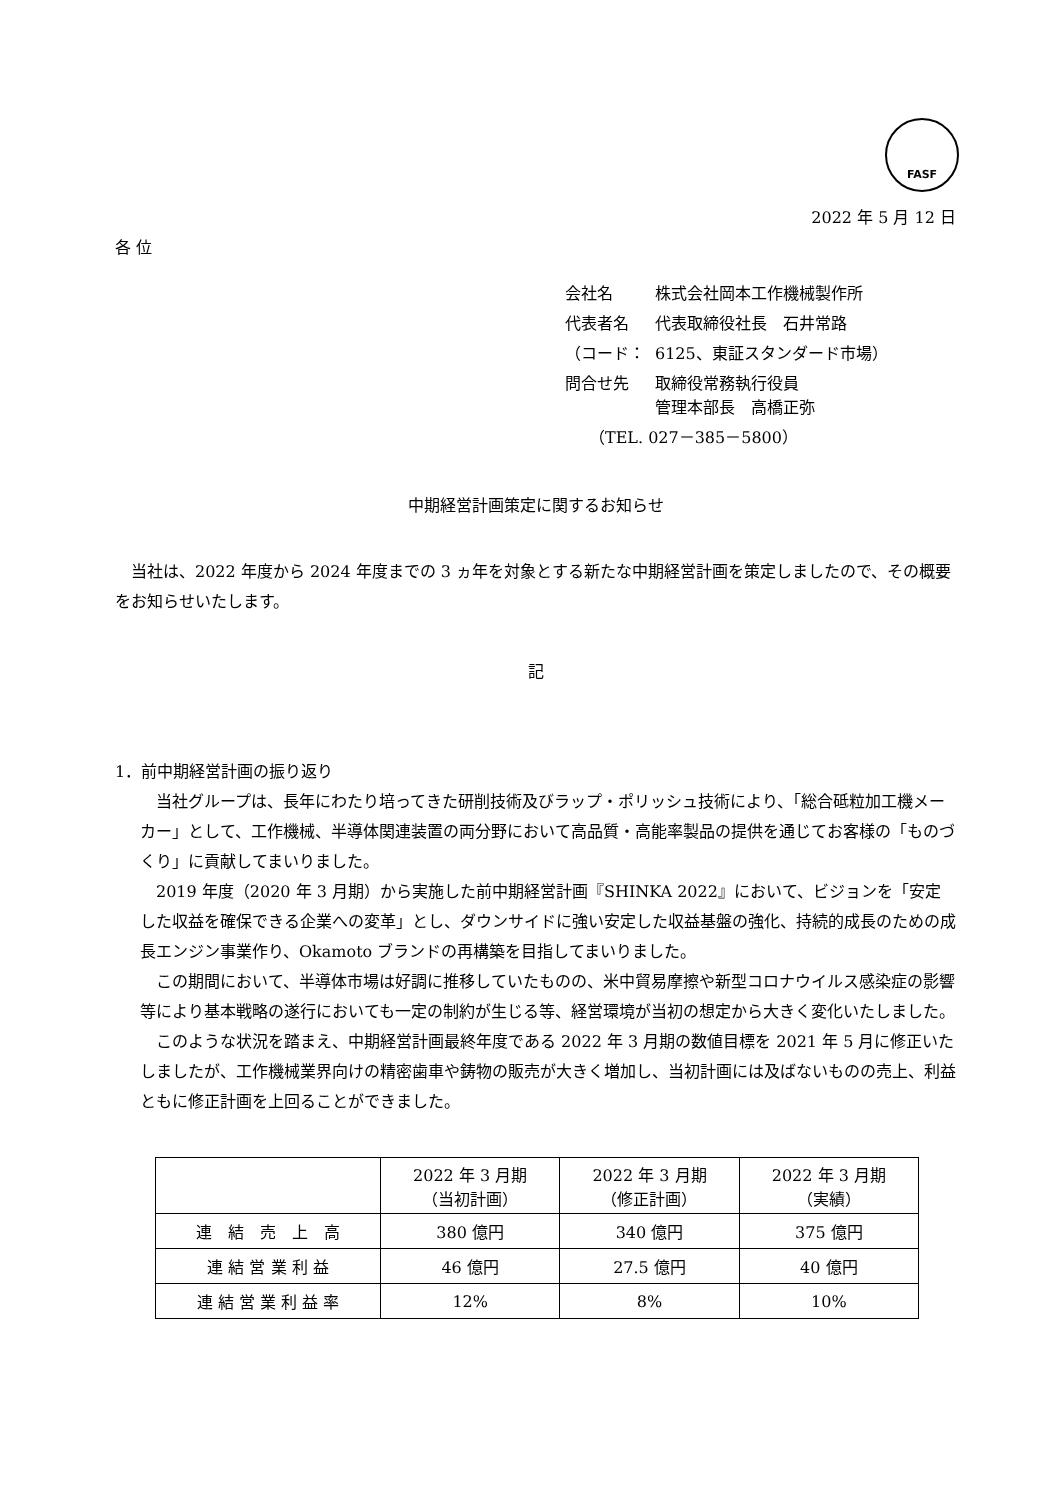FASF
2022 年 5 月 12 日
各 位
| 会社名 | 株式会社岡本工作機械製作所 |
| 代表者名 | 代表取締役社長 石井常路 |
| （コード： | 6125、東証スタンダード市場） |
| 問合せ先 | 取締役常務執行役員 管理本部長 高橋正弥 |
| （TEL. 027－385－5800） | |
中期経営計画策定に関するお知らせ
当社は、2022 年度から 2024 年度までの 3 ヵ年を対象とする新たな中期経営計画を策定しましたので、その概要をお知らせいたします。
記
1．前中期経営計画の振り返り
当社グループは、長年にわたり培ってきた研削技術及びラップ・ポリッシュ技術により、「総合砥粒加工機メーカー」として、工作機械、半導体関連装置の両分野において高品質・高能率製品の提供を通じてお客様の「ものづくり」に貢献してまいりました。
2019 年度（2020 年 3 月期）から実施した前中期経営計画『SHINKA 2022』において、ビジョンを「安定した収益を確保できる企業への変革」とし、ダウンサイドに強い安定した収益基盤の強化、持続的成長のための成長エンジン事業作り、Okamoto ブランドの再構築を目指してまいりました。
この期間において、半導体市場は好調に推移していたものの、米中貿易摩擦や新型コロナウイルス感染症の影響等により基本戦略の遂行においても一定の制約が生じる等、経営環境が当初の想定から大きく変化いたしました。
このような状況を踏まえ、中期経営計画最終年度である 2022 年 3 月期の数値目標を 2021 年 5 月に修正いたしましたが、工作機械業界向けの精密歯車や鋳物の販売が大きく増加し、当初計画には及ばないものの売上、利益ともに修正計画を上回ることができました。
| | 2022 年 3 月期 （当初計画） | 2022 年 3 月期 （修正計画） | 2022 年 3 月期 （実績） |
| --- | --- | --- | --- |
| 連 結 売 上 高 | 380 億円 | 340 億円 | 375 億円 |
| 連 結 営 業 利 益 | 46 億円 | 27.5 億円 | 40 億円 |
| 連 結 営 業 利 益 率 | 12% | 8% | 10% |